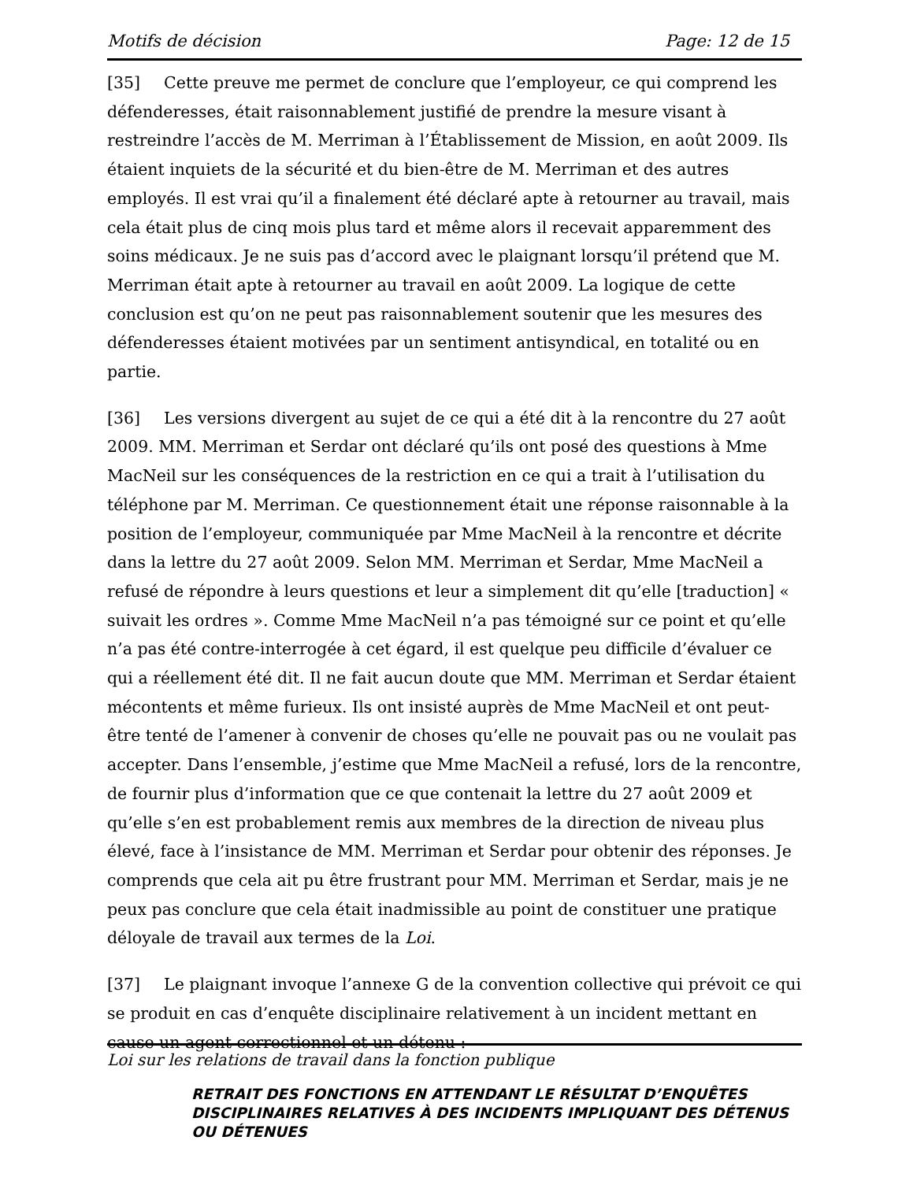Motifs de décision Page: 12 de 15
[35] Cette preuve me permet de conclure que l’employeur, ce qui comprend les défenderesses, était raisonnablement justifié de prendre la mesure visant à restreindre l’accès de M. Merriman à l’Établissement de Mission, en août 2009. Ils étaient inquiets de la sécurité et du bien-être de M. Merriman et des autres employés. Il est vrai qu’il a finalement été déclaré apte à retourner au travail, mais cela était plus de cinq mois plus tard et même alors il recevait apparemment des soins médicaux. Je ne suis pas d’accord avec le plaignant lorsqu’il prétend que M. Merriman était apte à retourner au travail en août 2009. La logique de cette conclusion est qu’on ne peut pas raisonnablement soutenir que les mesures des défenderesses étaient motivées par un sentiment antisyndical, en totalité ou en partie.
[36] Les versions divergent au sujet de ce qui a été dit à la rencontre du 27 août 2009. MM. Merriman et Serdar ont déclaré qu’ils ont posé des questions à Mme MacNeil sur les conséquences de la restriction en ce qui a trait à l’utilisation du téléphone par M. Merriman. Ce questionnement était une réponse raisonnable à la position de l’employeur, communiquée par Mme MacNeil à la rencontre et décrite dans la lettre du 27 août 2009. Selon MM. Merriman et Serdar, Mme MacNeil a refusé de répondre à leurs questions et leur a simplement dit qu’elle [traduction] « suivait les ordres ». Comme Mme MacNeil n’a pas témoigné sur ce point et qu’elle n’a pas été contre-interrogée à cet égard, il est quelque peu difficile d’évaluer ce qui a réellement été dit. Il ne fait aucun doute que MM. Merriman et Serdar étaient mécontents et même furieux. Ils ont insisté auprès de Mme MacNeil et ont peut-être tenté de l’amener à convenir de choses qu’elle ne pouvait pas ou ne voulait pas accepter. Dans l’ensemble, j’estime que Mme MacNeil a refusé, lors de la rencontre, de fournir plus d’information que ce que contenait la lettre du 27 août 2009 et qu’elle s’en est probablement remis aux membres de la direction de niveau plus élevé, face à l’insistance de MM. Merriman et Serdar pour obtenir des réponses. Je comprends que cela ait pu être frustrant pour MM. Merriman et Serdar, mais je ne peux pas conclure que cela était inadmissible au point de constituer une pratique déloyale de travail aux termes de la Loi.
[37] Le plaignant invoque l’annexe G de la convention collective qui prévoit ce qui se produit en cas d’enquête disciplinaire relativement à un incident mettant en cause un agent correctionnel et un détenu :
RETRAIT DES FONCTIONS EN ATTENDANT LE RÉSULTAT D’ENQUÊTES DISCIPLINAIRES RELATIVES À DES INCIDENTS IMPLIQUANT DES DÉTENUS OU DÉTENUES
Loi sur les relations de travail dans la fonction publique